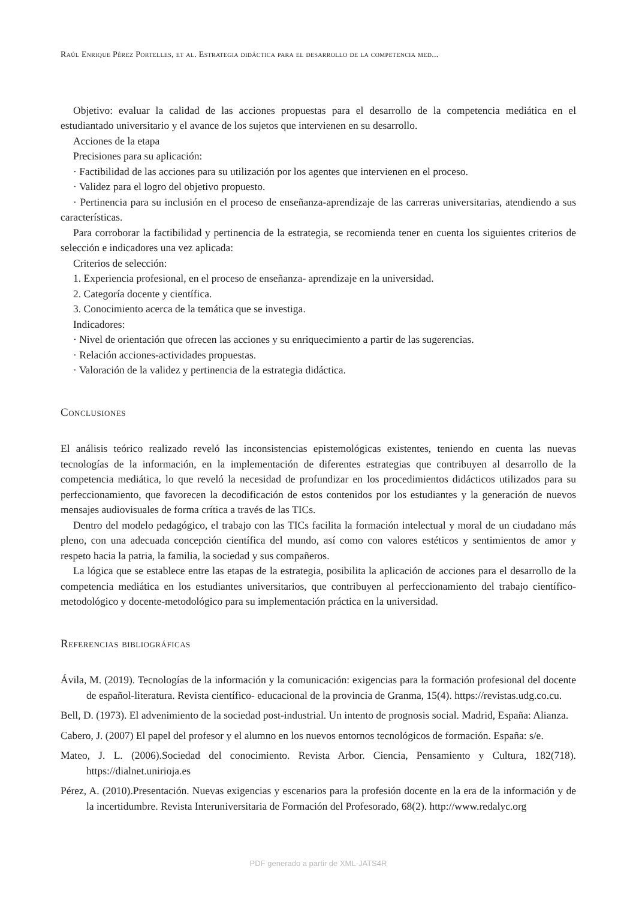Raúl Enrique Pérez Portelles, et al. Estrategia didáctica para el desarrollo de la competencia med...
Objetivo: evaluar la calidad de las acciones propuestas para el desarrollo de la competencia mediática en el estudiantado universitario y el avance de los sujetos que intervienen en su desarrollo.
Acciones de la etapa
Precisiones para su aplicación:
· Factibilidad de las acciones para su utilización por los agentes que intervienen en el proceso.
· Validez para el logro del objetivo propuesto.
· Pertinencia para su inclusión en el proceso de enseñanza-aprendizaje de las carreras universitarias, atendiendo a sus características.
Para corroborar la factibilidad y pertinencia de la estrategia, se recomienda tener en cuenta los siguientes criterios de selección e indicadores una vez aplicada:
Criterios de selección:
1. Experiencia profesional, en el proceso de enseñanza- aprendizaje en la universidad.
2. Categoría docente y científica.
3. Conocimiento acerca de la temática que se investiga.
Indicadores:
· Nivel de orientación que ofrecen las acciones y su enriquecimiento a partir de las sugerencias.
· Relación acciones-actividades propuestas.
· Valoración de la validez y pertinencia de la estrategia didáctica.
Conclusiones
El análisis teórico realizado reveló las inconsistencias epistemológicas existentes, teniendo en cuenta las nuevas tecnologías de la información, en la implementación de diferentes estrategias que contribuyen al desarrollo de la competencia mediática, lo que reveló la necesidad de profundizar en los procedimientos didácticos utilizados para su perfeccionamiento, que favorecen la decodificación de estos contenidos por los estudiantes y la generación de nuevos mensajes audiovisuales de forma crítica a través de las TICs.
Dentro del modelo pedagógico, el trabajo con las TICs facilita la formación intelectual y moral de un ciudadano más pleno, con una adecuada concepción científica del mundo, así como con valores estéticos y sentimientos de amor y respeto hacia la patria, la familia, la sociedad y sus compañeros.
La lógica que se establece entre las etapas de la estrategia, posibilita la aplicación de acciones para el desarrollo de la competencia mediática en los estudiantes universitarios, que contribuyen al perfeccionamiento del trabajo científico-metodológico y docente-metodológico para su implementación práctica en la universidad.
Referencias bibliográficas
Ávila, M. (2019). Tecnologías de la información y la comunicación: exigencias para la formación profesional del docente de español-literatura. Revista científico- educacional de la provincia de Granma, 15(4). https://revistas.udg.co.cu.
Bell, D. (1973). El advenimiento de la sociedad post-industrial. Un intento de prognosis social. Madrid, España: Alianza.
Cabero, J. (2007) El papel del profesor y el alumno en los nuevos entornos tecnológicos de formación. España: s/e.
Mateo, J. L. (2006).Sociedad del conocimiento. Revista Arbor. Ciencia, Pensamiento y Cultura, 182(718). https://dialnet.unirioja.es
Pérez, A. (2010).Presentación. Nuevas exigencias y escenarios para la profesión docente en la era de la información y de la incertidumbre. Revista Interuniversitaria de Formación del Profesorado, 68(2). http://www.redalyc.org
PDF generado a partir de XML-JATS4R